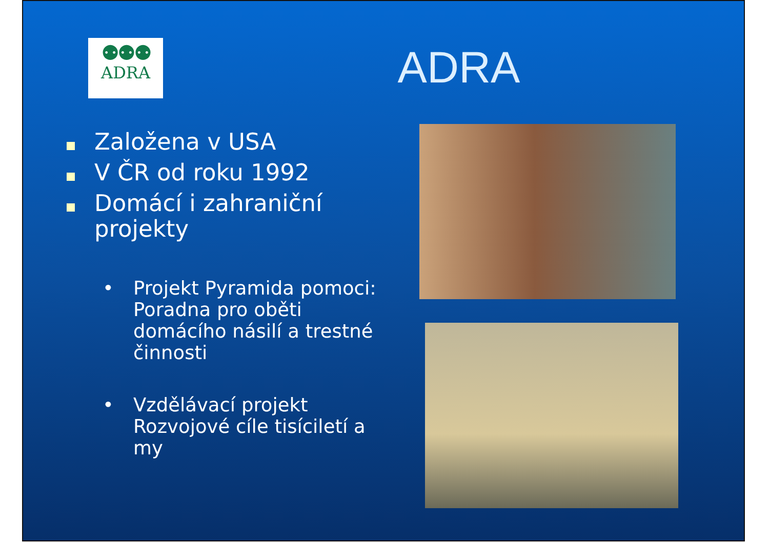⚉⚉⚉
ADRA
ADRA
Založena v USA
V ČR od roku 1992
Domácí i zahraniční projekty
• Projekt Pyramida pomoci: Poradna pro oběti domácího násilí a trestné činnosti
• Vzdělávací projekt Rozvojové cíle tisíciletí a my